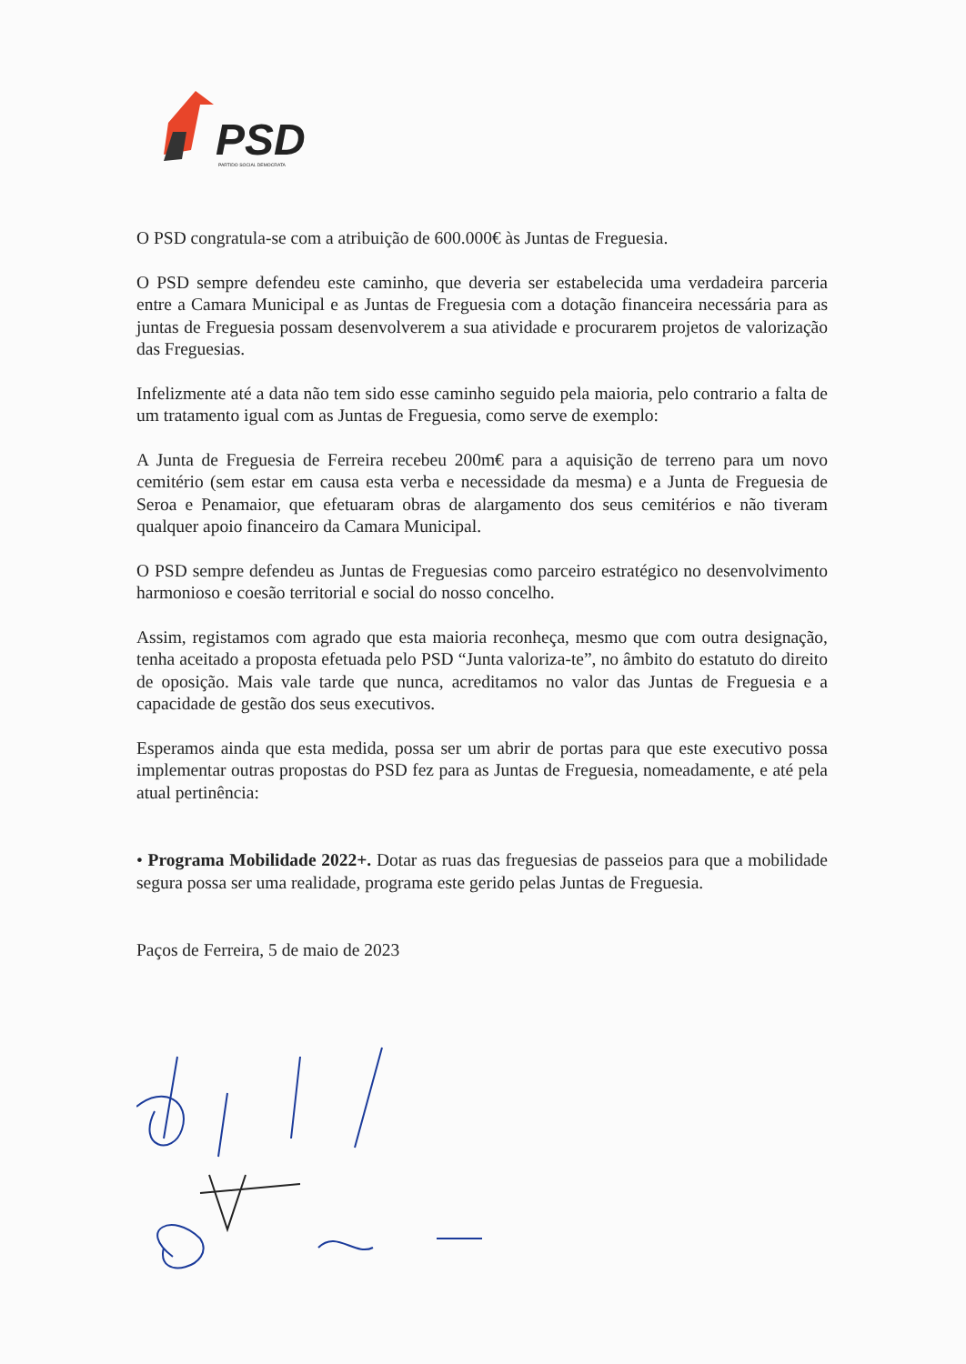PSD
PARTIDO SOCIAL DEMOCRATA
O PSD congratula-se com a atribuição de 600.000€ às Juntas de Freguesia.
O PSD sempre defendeu este caminho, que deveria ser estabelecida uma verdadeira parceria entre a Camara Municipal e as Juntas de Freguesia com a dotação financeira necessária para as juntas de Freguesia possam desenvolverem a sua atividade e procurarem projetos de valorização das Freguesias.
Infelizmente até a data não tem sido esse caminho seguido pela maioria, pelo contrario a falta de um tratamento igual com as Juntas de Freguesia, como serve de exemplo:
A Junta de Freguesia de Ferreira recebeu 200m€ para a aquisição de terreno para um novo cemitério (sem estar em causa esta verba e necessidade da mesma) e a Junta de Freguesia de Seroa e Penamaior, que efetuaram obras de alargamento dos seus cemitérios e não tiveram qualquer apoio financeiro da Camara Municipal.
O PSD sempre defendeu as Juntas de Freguesias como parceiro estratégico no desenvolvimento harmonioso e coesão territorial e social do nosso concelho.
Assim, registamos com agrado que esta maioria reconheça, mesmo que com outra designação, tenha aceitado a proposta efetuada pelo PSD “Junta valoriza-te”, no âmbito do estatuto do direito de oposição. Mais vale tarde que nunca, acreditamos no valor das Juntas de Freguesia e a capacidade de gestão dos seus executivos.
Esperamos ainda que esta medida, possa ser um abrir de portas para que este executivo possa implementar outras propostas do PSD fez para as Juntas de Freguesia, nomeadamente, e até pela atual pertinência:
• Programa Mobilidade 2022+. Dotar as ruas das freguesias de passeios para que a mobilidade segura possa ser uma realidade, programa este gerido pelas Juntas de Freguesia.
Paços de Ferreira, 5 de maio de 2023